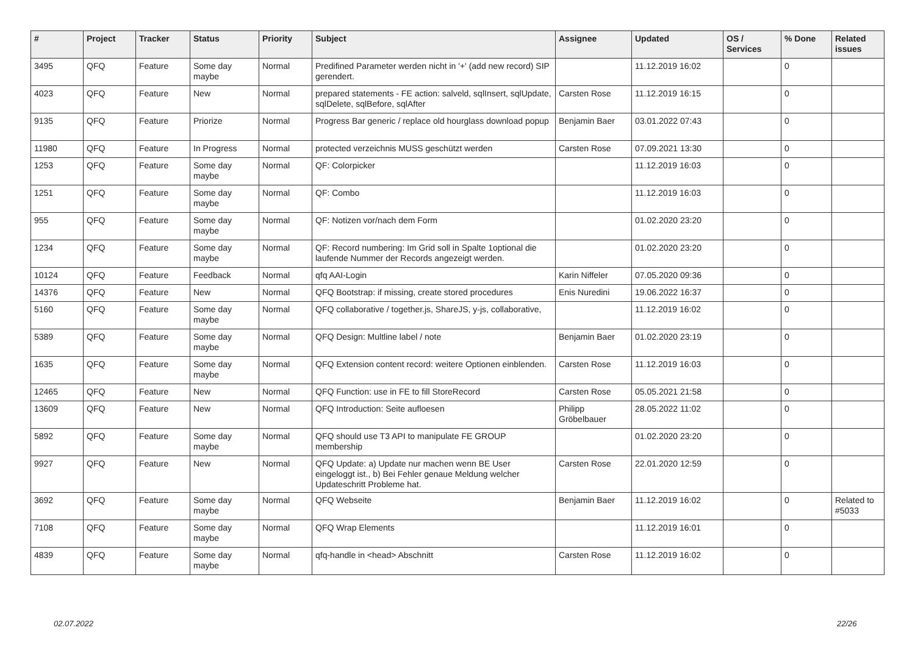| # | Project | Tracker | Status | Priority | Subject | Assignee | Updated | OS / Services | % Done | Related issues |
| --- | --- | --- | --- | --- | --- | --- | --- | --- | --- | --- |
| 3495 | QFQ | Feature | Some day maybe | Normal | Predifined Parameter werden nicht in '+' (add new record) SIP gerendert. | | 11.12.2019 16:02 | | 0 | |
| 4023 | QFQ | Feature | New | Normal | prepared statements - FE action: salveld, sqlInsert, sqlUpdate, sqlDelete, sqlBefore, sqlAfter | Carsten Rose | 11.12.2019 16:15 | | 0 | |
| 9135 | QFQ | Feature | Priorize | Normal | Progress Bar generic / replace old hourglass download popup | Benjamin Baer | 03.01.2022 07:43 | | 0 | |
| 11980 | QFQ | Feature | In Progress | Normal | protected verzeichnis MUSS geschützt werden | Carsten Rose | 07.09.2021 13:30 | | 0 | |
| 1253 | QFQ | Feature | Some day maybe | Normal | QF: Colorpicker | | 11.12.2019 16:03 | | 0 | |
| 1251 | QFQ | Feature | Some day maybe | Normal | QF: Combo | | 11.12.2019 16:03 | | 0 | |
| 955 | QFQ | Feature | Some day maybe | Normal | QF: Notizen vor/nach dem Form | | 01.02.2020 23:20 | | 0 | |
| 1234 | QFQ | Feature | Some day maybe | Normal | QF: Record numbering: Im Grid soll in Spalte 1optional die laufende Nummer der Records angezeigt werden. | | 01.02.2020 23:20 | | 0 | |
| 10124 | QFQ | Feature | Feedback | Normal | qfq AAI-Login | Karin Niffeler | 07.05.2020 09:36 | | 0 | |
| 14376 | QFQ | Feature | New | Normal | QFQ Bootstrap: if missing, create stored procedures | Enis Nuredini | 19.06.2022 16:37 | | 0 | |
| 5160 | QFQ | Feature | Some day maybe | Normal | QFQ collaborative / together.js, ShareJS, y-js, collaborative, | | 11.12.2019 16:02 | | 0 | |
| 5389 | QFQ | Feature | Some day maybe | Normal | QFQ Design: Multline label / note | Benjamin Baer | 01.02.2020 23:19 | | 0 | |
| 1635 | QFQ | Feature | Some day maybe | Normal | QFQ Extension content record: weitere Optionen einblenden. | Carsten Rose | 11.12.2019 16:03 | | 0 | |
| 12465 | QFQ | Feature | New | Normal | QFQ Function: use in FE to fill StoreRecord | Carsten Rose | 05.05.2021 21:58 | | 0 | |
| 13609 | QFQ | Feature | New | Normal | QFQ Introduction: Seite aufloesen | Philipp Gröbelbauer | 28.05.2022 11:02 | | 0 | |
| 5892 | QFQ | Feature | Some day maybe | Normal | QFQ should use T3 API to manipulate FE GROUP membership | | 01.02.2020 23:20 | | 0 | |
| 9927 | QFQ | Feature | New | Normal | QFQ Update: a) Update nur machen wenn BE User eingeloggt ist., b) Bei Fehler genaue Meldung welcher Updateschritt Probleme hat. | Carsten Rose | 22.01.2020 12:59 | | 0 | |
| 3692 | QFQ | Feature | Some day maybe | Normal | QFQ Webseite | Benjamin Baer | 11.12.2019 16:02 | | 0 | Related to #5033 |
| 7108 | QFQ | Feature | Some day maybe | Normal | QFQ Wrap Elements | | 11.12.2019 16:01 | | 0 | |
| 4839 | QFQ | Feature | Some day maybe | Normal | qfq-handle in <head> Abschnitt | Carsten Rose | 11.12.2019 16:02 | | 0 | |
02.07.2022 22/26